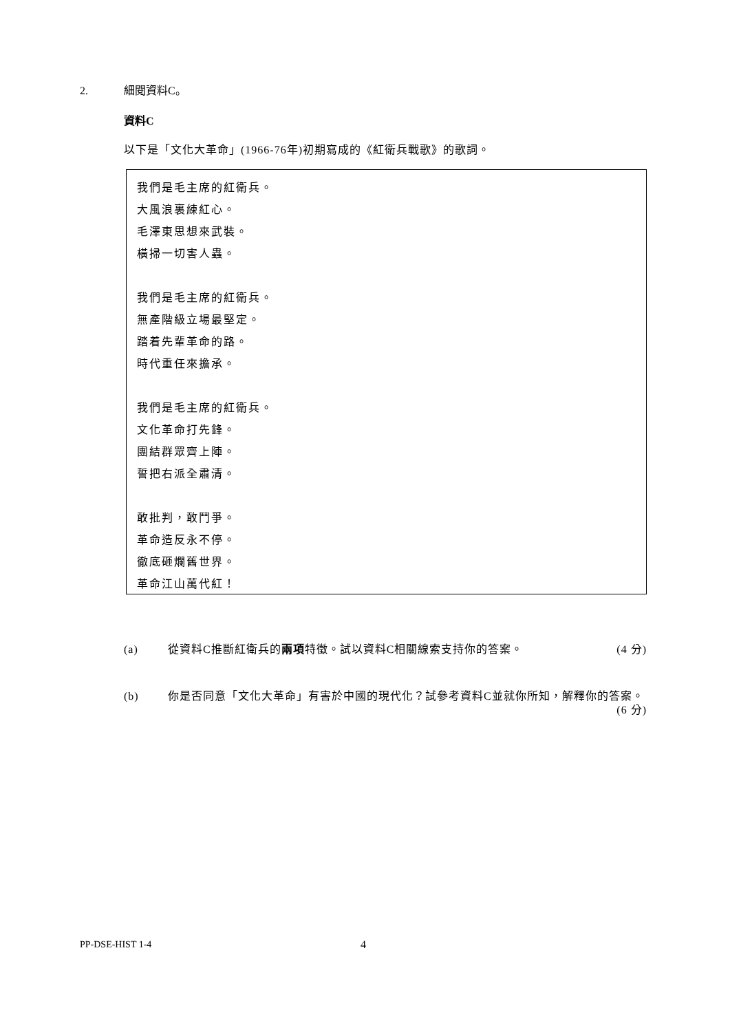2. 細閱資料C。
資料C
以下是「文化大革命」(1966-76年)初期寫成的《紅衛兵戰歌》的歌詞。
我們是毛主席的紅衛兵。
大風浪裏練紅心。
毛澤東思想來武裝。
橫掃一切害人蟲。
我們是毛主席的紅衛兵。
無產階級立場最堅定。
踏着先輩革命的路。
時代重任來擔承。
我們是毛主席的紅衛兵。
文化革命打先鋒。
團結群眾齊上陣。
誓把右派全肅清。
敢批判，敢鬥爭。
革命造反永不停。
徹底砸爛舊世界。
革命江山萬代紅！
(a) 從資料C推斷紅衛兵的兩項特徵。試以資料C相關線索支持你的答案。 (4 分)
(b) 你是否同意「文化大革命」有害於中國的現代化？試參考資料C並就你所知，解釋你的答案。 (6 分)
PP-DSE-HIST 1-4 4